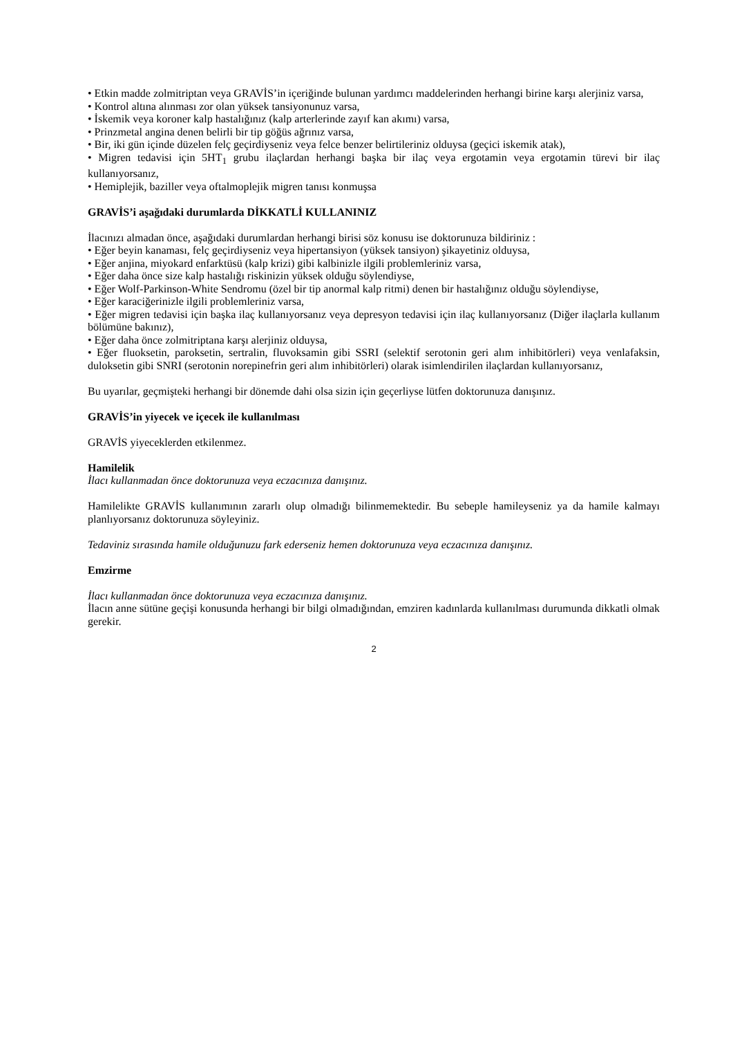• Etkin madde zolmitriptan veya GRAVİS’in içeriğinde bulunan yardımcı maddelerinden herhangi birine karşı alerjiniz varsa,
• Kontrol altına alınması zor olan yüksek tansiyonunuz varsa,
• İskemik veya koroner kalp hastalığınız (kalp arterlerinde zayıf kan akımı) varsa,
• Prinzmetal angina denen belirli bir tip göğüs ağrınız varsa,
• Bir, iki gün içinde düzelen felç geçirdiyseniz veya felce benzer belirtileriniz olduysa (geçici iskemik atak),
• Migren tedavisi için 5HT<sub>1</sub> grubu ilaçlardan herhangi başka bir ilaç veya ergotamin veya ergotamin türevi bir ilaç kullanıyorsanız,
• Hemiplejik, baziller veya oftalmoplejik migren tanısı konmuşsa
GRAVİS’i aşağıdaki durumlarda DİKKATLİ KULLANINIZ
İlacınızı almadan önce, aşağıdaki durumlardan herhangi birisi söz konusu ise doktorunuza bildiriniz :
• Eğer beyin kanaması, felç geçirdiyseniz veya hipertansiyon (yüksek tansiyon) şikayetiniz olduysa,
• Eğer anjina, miyokard enfarktüsü (kalp krizi) gibi kalbinizle ilgili problemleriniz varsa,
• Eğer daha önce size kalp hastalığı riskinizin yüksek olduğu söylendiyse,
• Eğer Wolf-Parkinson-White Sendromu (özel bir tip anormal kalp ritmi) denen bir hastalığınız olduğu söylendiyse,
• Eğer karaciğerinizle ilgili problemleriniz varsa,
• Eğer migren tedavisi için başka ilaç kullanıyorsanız veya depresyon tedavisi için ilaç kullanıyorsanız (Diğer ilaçlarla kullanım bölümüne bakınız),
• Eğer daha önce zolmitriptana karşı alerjiniz olduysa,
• Eğer fluoksetin, paroksetin, sertralin, fluvoksamin gibi SSRI (selektif serotonin geri alım inhibitörleri) veya venlafaksin, duloksetin gibi SNRI (serotonin norepinefrin geri alım inhibitörleri) olarak isimlendirilen ilaçlardan kullanıyorsanız,
Bu uyarılar, geçmişteki herhangi bir dönemde dahi olsa sizin için geçerliyse lütfen doktorunuza danışınız.
GRAVİS’in yiyecek ve içecek ile kullanılması
GRAVİS yiyeceklerden etkilenmez.
Hamilelik
İlacı kullanmadan önce doktorunuza veya eczacınıza danışınız.
Hamilelikte GRAVİS kullanımının zararlı olup olmadığı bilinmemektedir. Bu sebeple hamileyseniz ya da hamile kalmayı planlıyorsanız doktorunuza söyleyiniz.
Tedaviniz sırasında hamile olduğunuzu fark ederseniz hemen doktorunuza veya eczacınıza danışınız.
Emzirme
İlacı kullanmadan önce doktorunuza veya eczacınıza danışınız.
İlacın anne sütüne geçişi konusunda herhangi bir bilgi olmadığından, emziren kadınlarda kullanılması durumunda dikkatli olmak gerekir.
2